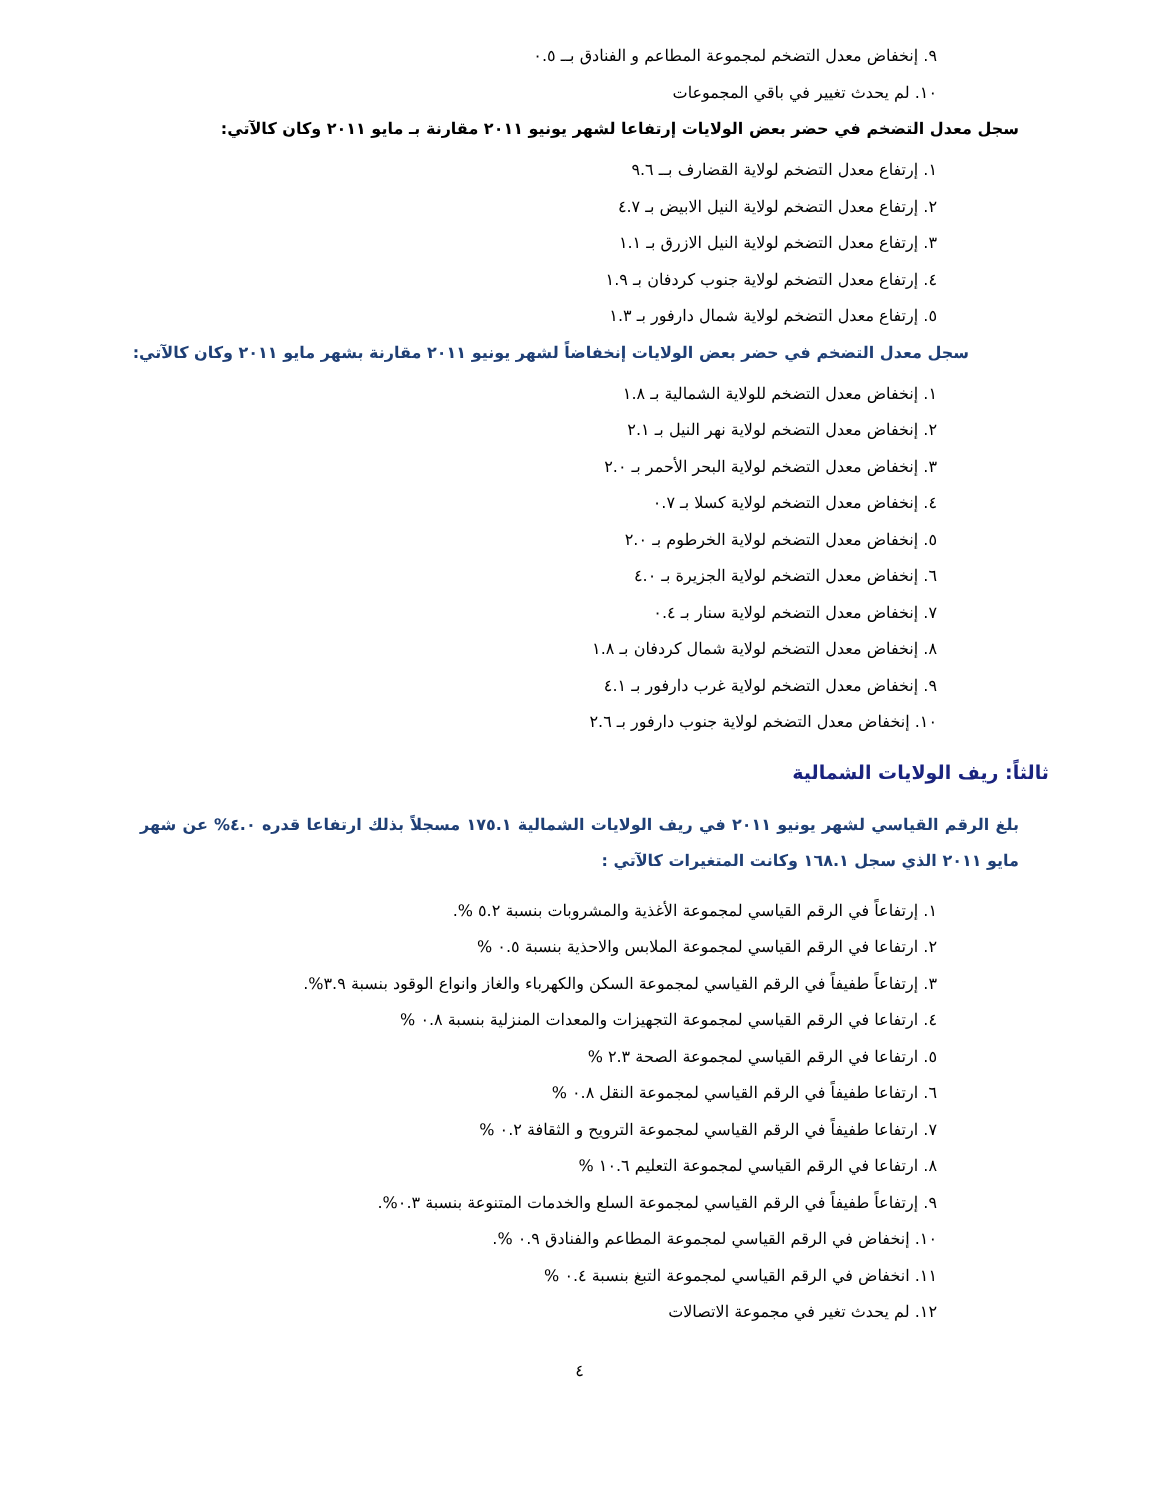٩. إنخفاض معدل التضخم لمجموعة المطاعم و الفنادق بــ ٠.٥
١٠. لم يحدث تغيير في باقي المجموعات
سجل معدل التضخم في حضر بعض الولايات إرتفاعا لشهر يونيو ٢٠١١ مقارنة بـ مايو ٢٠١١ وكان كالآتي:
١. إرتفاع معدل التضخم لولاية القضارف بــ ٩.٦
٢. إرتفاع معدل التضخم لولاية النيل الابيض بـ ٤.٧
٣. إرتفاع معدل التضخم لولاية النيل الازرق بـ ١.١
٤. إرتفاع معدل التضخم لولاية جنوب كردفان بـ ١.٩
٥. إرتفاع معدل التضخم لولاية شمال دارفور بـ ١.٣
سجل معدل التضخم في حضر بعض الولايات إنخفاضاً لشهر يونيو ٢٠١١ مقارنة بشهر مايو ٢٠١١ وكان كالآتي:
١. إنخفاض معدل التضخم للولاية الشمالية بـ ١.٨
٢. إنخفاض معدل التضخم لولاية نهر النيل بـ ٢.١
٣. إنخفاض معدل التضخم لولاية البحر الأحمر بـ ٢.٠
٤. إنخفاض معدل التضخم لولاية كسلا بـ ٠.٧
٥. إنخفاض معدل التضخم لولاية الخرطوم بـ ٢.٠
٦. إنخفاض معدل التضخم لولاية الجزيرة بـ ٤.٠
٧. إنخفاض معدل التضخم لولاية سنار بـ ٠.٤
٨. إنخفاض معدل التضخم لولاية شمال كردفان بـ ١.٨
٩. إنخفاض معدل التضخم لولاية غرب دارفور بـ ٤.١
١٠. إنخفاض معدل التضخم لولاية جنوب دارفور بـ ٢.٦
ثالثاً: ريف الولايات الشمالية
بلغ الرقم القياسي لشهر يونيو ٢٠١١ في ريف الولايات الشمالية ١٧٥.١ مسجلاً بذلك ارتفاعا قدره ٤.٠% عن شهر مايو ٢٠١١ الذي سجل ١٦٨.١ وكانت المتغيرات كالآتي :
١. إرتفاعاً في الرقم القياسي لمجموعة الأغذية والمشروبات بنسبة ٥.٢ %.
٢. ارتفاعا في الرقم القياسي لمجموعة الملابس والاحذية بنسبة ٠.٥ %
٣. إرتفاعاً طفيفاً في الرقم القياسي لمجموعة السكن والكهرباء والغاز وانواع الوقود بنسبة ٣.٩%.
٤. ارتفاعا في الرقم القياسي لمجموعة التجهيزات والمعدات المنزلية بنسبة ٠.٨ %
٥. ارتفاعا في الرقم القياسي لمجموعة الصحة ٢.٣ %
٦. ارتفاعا طفيفاً في الرقم القياسي لمجموعة النقل ٠.٨ %
٧. ارتفاعا طفيفاً في الرقم القياسي لمجموعة الترويح و الثقافة ٠.٢ %
٨. ارتفاعا في الرقم القياسي لمجموعة التعليم ١٠.٦ %
٩. إرتفاعاً طفيفاً في الرقم القياسي لمجموعة السلع والخدمات المتنوعة بنسبة ٠.٣%.
١٠. إنخفاض في الرقم القياسي لمجموعة المطاعم والفنادق ٠.٩ %.
١١. انخفاض في الرقم القياسي لمجموعة التبغ بنسبة ٠.٤ %
١٢. لم يحدث تغير في مجموعة الاتصالات
٤